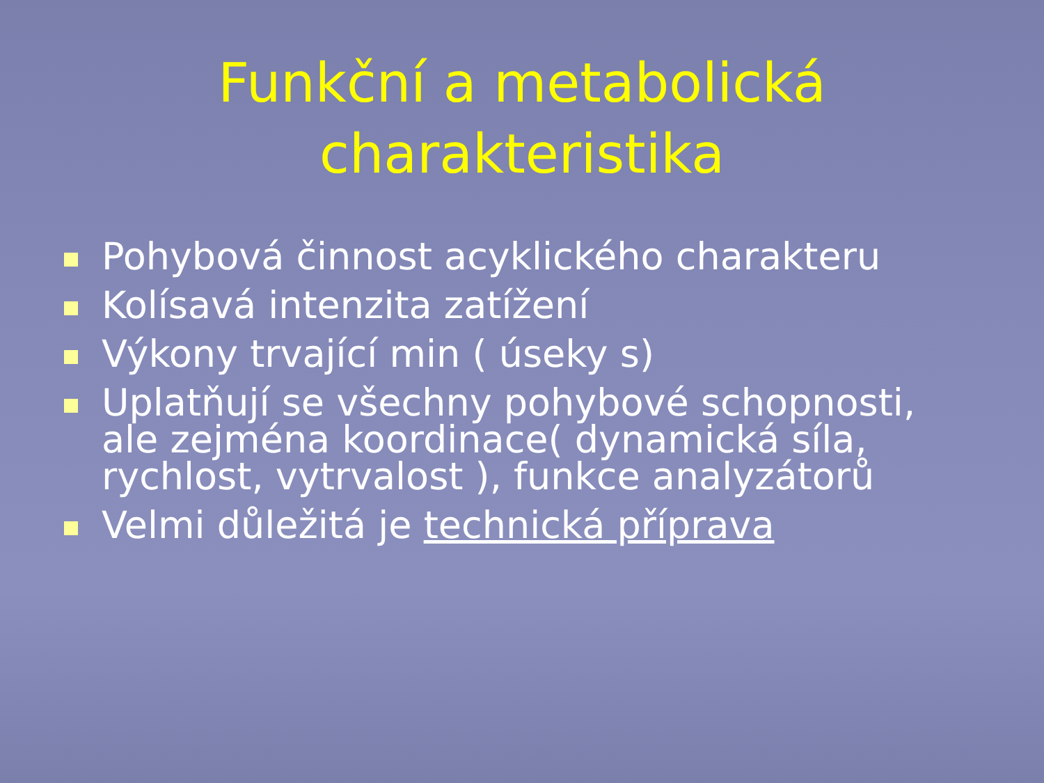Funkční a metabolická
charakteristika
Pohybová činnost acyklického charakteru
Kolísavá intenzita zatížení
Výkony trvající min ( úseky s)
Uplatňují se všechny pohybové schopnosti, ale zejména koordinace( dynamická síla, rychlost, vytrvalost ), funkce analyzátorů
Velmi důležitá je technická příprava